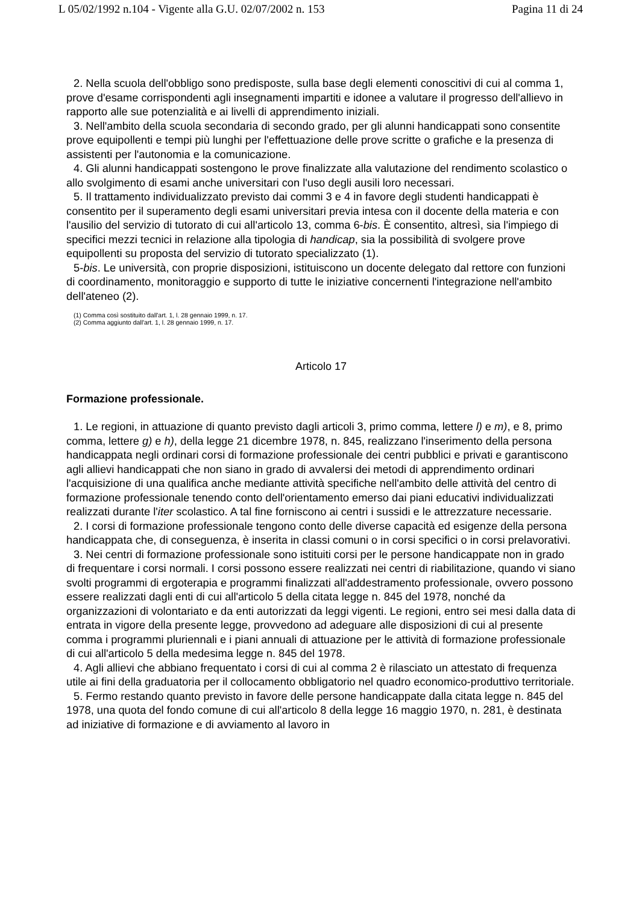L 05/02/1992 n.104 - Vigente alla G.U. 02/07/2002 n. 153 Pagina 11 di 24
2. Nella scuola dell'obbligo sono predisposte, sulla base degli elementi conoscitivi di cui al comma 1, prove d'esame corrispondenti agli insegnamenti impartiti e idonee a valutare il progresso dell'allievo in rapporto alle sue potenzialità e ai livelli di apprendimento iniziali.
3. Nell'ambito della scuola secondaria di secondo grado, per gli alunni handicappati sono consentite prove equipollenti e tempi più lunghi per l'effettuazione delle prove scritte o grafiche e la presenza di assistenti per l'autonomia e la comunicazione.
4. Gli alunni handicappati sostengono le prove finalizzate alla valutazione del rendimento scolastico o allo svolgimento di esami anche universitari con l'uso degli ausili loro necessari.
5. Il trattamento individualizzato previsto dai commi 3 e 4 in favore degli studenti handicappati è consentito per il superamento degli esami universitari previa intesa con il docente della materia e con l'ausilio del servizio di tutorato di cui all'articolo 13, comma 6-bis. È consentito, altresì, sia l'impiego di specifici mezzi tecnici in relazione alla tipologia di handicap, sia la possibilità di svolgere prove equipollenti su proposta del servizio di tutorato specializzato (1).
5-bis. Le università, con proprie disposizioni, istituiscono un docente delegato dal rettore con funzioni di coordinamento, monitoraggio e supporto di tutte le iniziative concernenti l'integrazione nell'ambito dell'ateneo (2).
(1) Comma così sostituito dall'art. 1, l. 28 gennaio 1999, n. 17.
(2) Comma aggiunto dall'art. 1, l. 28 gennaio 1999, n. 17.
Articolo 17
Formazione professionale.
1. Le regioni, in attuazione di quanto previsto dagli articoli 3, primo comma, lettere l) e m), e 8, primo comma, lettere g) e h), della legge 21 dicembre 1978, n. 845, realizzano l'inserimento della persona handicappata negli ordinari corsi di formazione professionale dei centri pubblici e privati e garantiscono agli allievi handicappati che non siano in grado di avvalersi dei metodi di apprendimento ordinari l'acquisizione di una qualifica anche mediante attività specifiche nell'ambito delle attività del centro di formazione professionale tenendo conto dell'orientamento emerso dai piani educativi individualizzati realizzati durante l'iter scolastico. A tal fine forniscono ai centri i sussidi e le attrezzature necessarie.
2. I corsi di formazione professionale tengono conto delle diverse capacità ed esigenze della persona handicappata che, di conseguenza, è inserita in classi comuni o in corsi specifici o in corsi prelavorativi.
3. Nei centri di formazione professionale sono istituiti corsi per le persone handicappate non in grado di frequentare i corsi normali. I corsi possono essere realizzati nei centri di riabilitazione, quando vi siano svolti programmi di ergoterapia e programmi finalizzati all'addestramento professionale, ovvero possono essere realizzati dagli enti di cui all'articolo 5 della citata legge n. 845 del 1978, nonché da organizzazioni di volontariato e da enti autorizzati da leggi vigenti. Le regioni, entro sei mesi dalla data di entrata in vigore della presente legge, provvedono ad adeguare alle disposizioni di cui al presente comma i programmi pluriennali e i piani annuali di attuazione per le attività di formazione professionale di cui all'articolo 5 della medesima legge n. 845 del 1978.
4. Agli allievi che abbiano frequentato i corsi di cui al comma 2 è rilasciato un attestato di frequenza utile ai fini della graduatoria per il collocamento obbligatorio nel quadro economico-produttivo territoriale.
5. Fermo restando quanto previsto in favore delle persone handicappate dalla citata legge n. 845 del 1978, una quota del fondo comune di cui all'articolo 8 della legge 16 maggio 1970, n. 281, è destinata ad iniziative di formazione e di avviamento al lavoro in